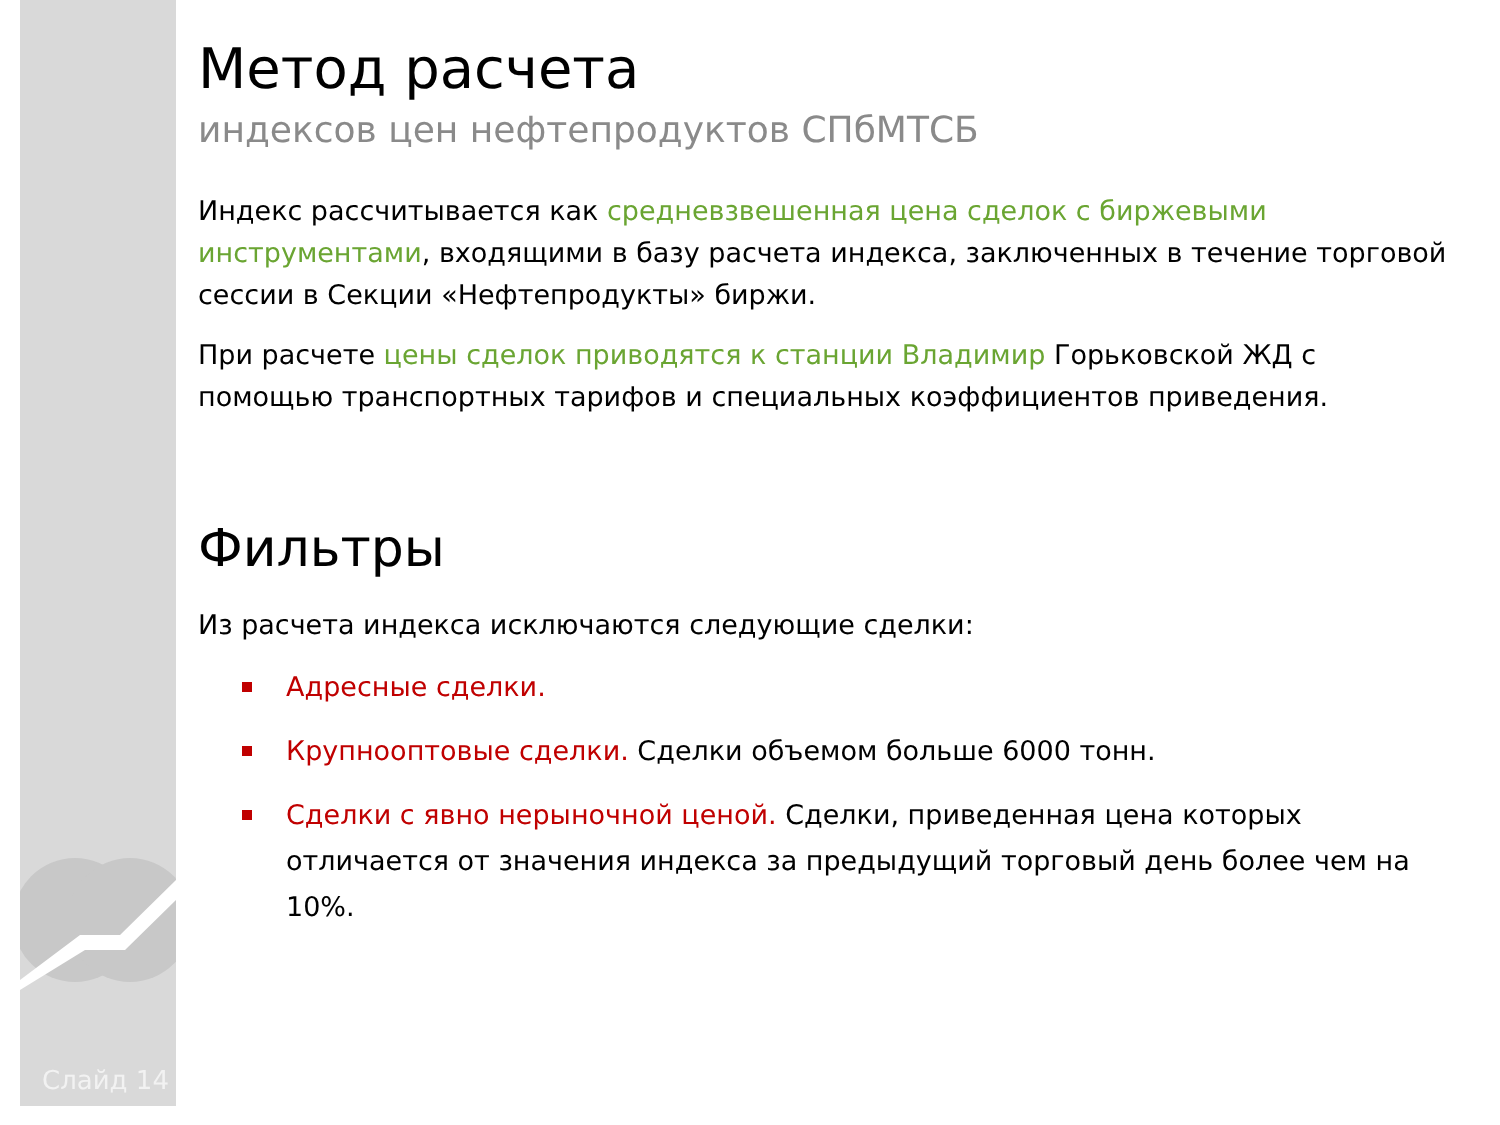Слайд 14
Метод расчета
индексов цен нефтепродуктов СПбМТСБ
Индекс рассчитывается как средневзвешенная цена сделок с биржевыми инструментами, входящими в базу расчета индекса, заключенных в течение торговой сессии в Секции «Нефтепродукты» биржи.
При расчете цены сделок приводятся к станции Владимир Горьковской ЖД с помощью транспортных тарифов и специальных коэффициентов приведения.
Фильтры
Из расчета индекса исключаются следующие сделки:
Адресные сделки.
Крупнооптовые сделки. Сделки объемом больше 6000 тонн.
Сделки с явно нерыночной ценой. Сделки, приведенная цена которых отличается от значения индекса за предыдущий торговый день более чем на 10%.